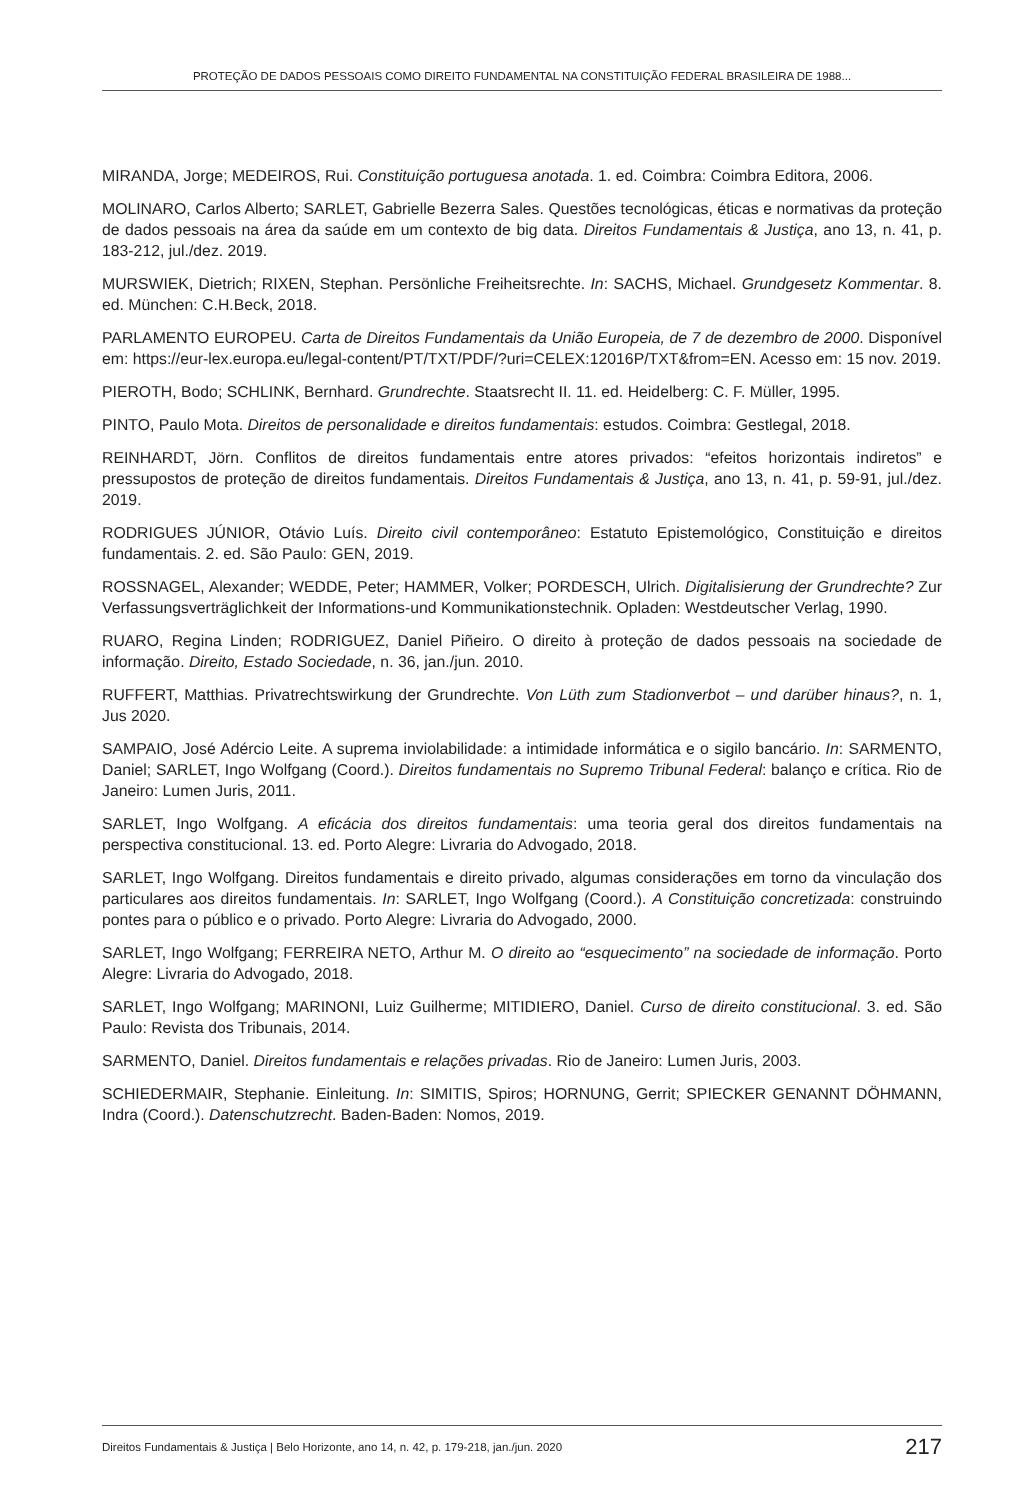PROTEÇÃO DE DADOS PESSOAIS COMO DIREITO FUNDAMENTAL NA CONSTITUIÇÃO FEDERAL BRASILEIRA DE 1988...
MIRANDA, Jorge; MEDEIROS, Rui. Constituição portuguesa anotada. 1. ed. Coimbra: Coimbra Editora, 2006.
MOLINARO, Carlos Alberto; SARLET, Gabrielle Bezerra Sales. Questões tecnológicas, éticas e normativas da proteção de dados pessoais na área da saúde em um contexto de big data. Direitos Fundamentais & Justiça, ano 13, n. 41, p. 183-212, jul./dez. 2019.
MURSWIEK, Dietrich; RIXEN, Stephan. Persönliche Freiheitsrechte. In: SACHS, Michael. Grundgesetz Kommentar. 8. ed. München: C.H.Beck, 2018.
PARLAMENTO EUROPEU. Carta de Direitos Fundamentais da União Europeia, de 7 de dezembro de 2000. Disponível em: https://eur-lex.europa.eu/legal-content/PT/TXT/PDF/?uri=CELEX:12016P/TXT&from=EN. Acesso em: 15 nov. 2019.
PIEROTH, Bodo; SCHLINK, Bernhard. Grundrechte. Staatsrecht II. 11. ed. Heidelberg: C. F. Müller, 1995.
PINTO, Paulo Mota. Direitos de personalidade e direitos fundamentais: estudos. Coimbra: Gestlegal, 2018.
REINHARDT, Jörn. Conflitos de direitos fundamentais entre atores privados: “efeitos horizontais indiretos” e pressupostos de proteção de direitos fundamentais. Direitos Fundamentais & Justiça, ano 13, n. 41, p. 59-91, jul./dez. 2019.
RODRIGUES JÚNIOR, Otávio Luís. Direito civil contemporâneo: Estatuto Epistemológico, Constituição e direitos fundamentais. 2. ed. São Paulo: GEN, 2019.
ROSSNAGEL, Alexander; WEDDE, Peter; HAMMER, Volker; PORDESCH, Ulrich. Digitalisierung der Grundrechte? Zur Verfassungsverträglichkeit der Informations-und Kommunikationstechnik. Opladen: Westdeutscher Verlag, 1990.
RUARO, Regina Linden; RODRIGUEZ, Daniel Piñeiro. O direito à proteção de dados pessoais na sociedade de informação. Direito, Estado Sociedade, n. 36, jan./jun. 2010.
RUFFERT, Matthias. Privatrechtswirkung der Grundrechte. Von Lüth zum Stadionverbot – und darüber hinaus?, n. 1, Jus 2020.
SAMPAIO, José Adércio Leite. A suprema inviolabilidade: a intimidade informática e o sigilo bancário. In: SARMENTO, Daniel; SARLET, Ingo Wolfgang (Coord.). Direitos fundamentais no Supremo Tribunal Federal: balanço e crítica. Rio de Janeiro: Lumen Juris, 2011.
SARLET, Ingo Wolfgang. A eficácia dos direitos fundamentais: uma teoria geral dos direitos fundamentais na perspectiva constitucional. 13. ed. Porto Alegre: Livraria do Advogado, 2018.
SARLET, Ingo Wolfgang. Direitos fundamentais e direito privado, algumas considerações em torno da vinculação dos particulares aos direitos fundamentais. In: SARLET, Ingo Wolfgang (Coord.). A Constituição concretizada: construindo pontes para o público e o privado. Porto Alegre: Livraria do Advogado, 2000.
SARLET, Ingo Wolfgang; FERREIRA NETO, Arthur M. O direito ao “esquecimento” na sociedade de informação. Porto Alegre: Livraria do Advogado, 2018.
SARLET, Ingo Wolfgang; MARINONI, Luiz Guilherme; MITIDIERO, Daniel. Curso de direito constitucional. 3. ed. São Paulo: Revista dos Tribunais, 2014.
SARMENTO, Daniel. Direitos fundamentais e relações privadas. Rio de Janeiro: Lumen Juris, 2003.
SCHIEDERMAIR, Stephanie. Einleitung. In: SIMITIS, Spiros; HORNUNG, Gerrit; SPIECKER GENANNT DÖHMANN, Indra (Coord.). Datenschutzrecht. Baden-Baden: Nomos, 2019.
Direitos Fundamentais & Justiça | Belo Horizonte, ano 14, n. 42, p. 179-218, jan./jun. 2020 217